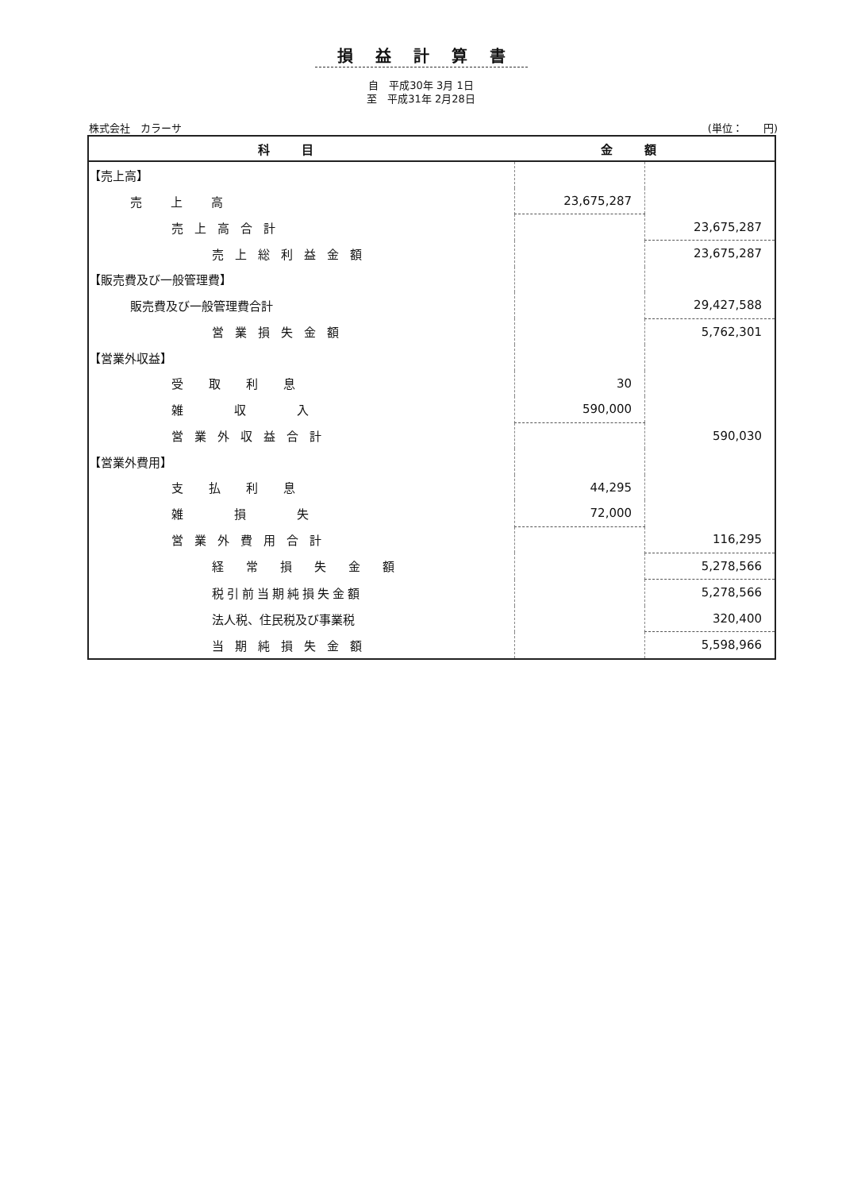損益計算書
自　平成30年 3月 1日
至　平成31年 2月28日
株式会社　カラーサ (単位：　　円)
| 科目 | 金額 | |
| --- | --- | --- |
| 【売上高】 | | |
| 売上高 | 23,675,287 | |
| 売上高合計 | | 23,675,287 |
| 売上総利益金額 | | 23,675,287 |
| 【販売費及び一般管理費】 | | |
| 販売費及び一般管理費合計 | | 29,427,588 |
| 営業損失金額 | | 5,762,301 |
| 【営業外収益】 | | |
| 受取利息 | 30 | |
| 雑収入 | 590,000 | |
| 営業外収益合計 | | 590,030 |
| 【営業外費用】 | | |
| 支払利息 | 44,295 | |
| 雑損失 | 72,000 | |
| 営業外費用合計 | | 116,295 |
| 経常損失金額 | | 5,278,566 |
| 税引前当期純損失金額 | | 5,278,566 |
| 法人税、住民税及び事業税 | | 320,400 |
| 当期純損失金額 | | 5,598,966 |